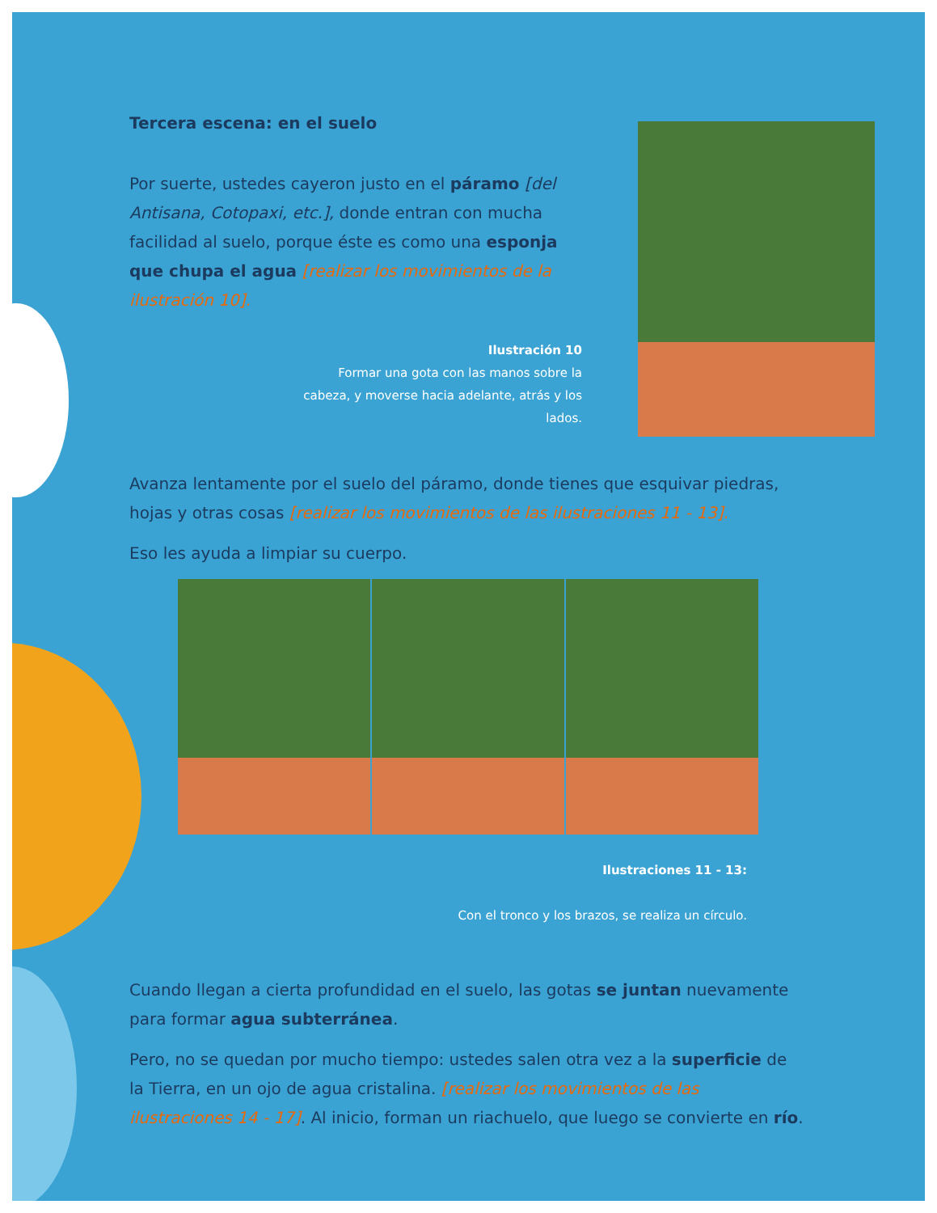Tercera escena: en el suelo
Por suerte, ustedes cayeron justo en el páramo [del Antisana, Cotopaxi, etc.], donde entran con mucha facilidad al suelo, porque éste es como una esponja que chupa el agua [realizar los movimientos de la ilustración 10].
Ilustración 10
Formar una gota con las manos sobre la cabeza, y moverse hacia adelante, atrás y los lados.
Avanza lentamente por el suelo del páramo, donde tienes que esquivar piedras, hojas y otras cosas [realizar los movimientos de las ilustraciones 11 - 13].
Eso les ayuda a limpiar su cuerpo.
Ilustraciones 11 - 13:
Con el tronco y los brazos, se realiza un círculo.
Cuando llegan a cierta profundidad en el suelo, las gotas se juntan nuevamente para formar agua subterránea.
Pero, no se quedan por mucho tiempo: ustedes salen otra vez a la superficie de la Tierra, en un ojo de agua cristalina. [realizar los movimientos de las ilustraciones 14 - 17]. Al inicio, forman un riachuelo, que luego se convierte en río.